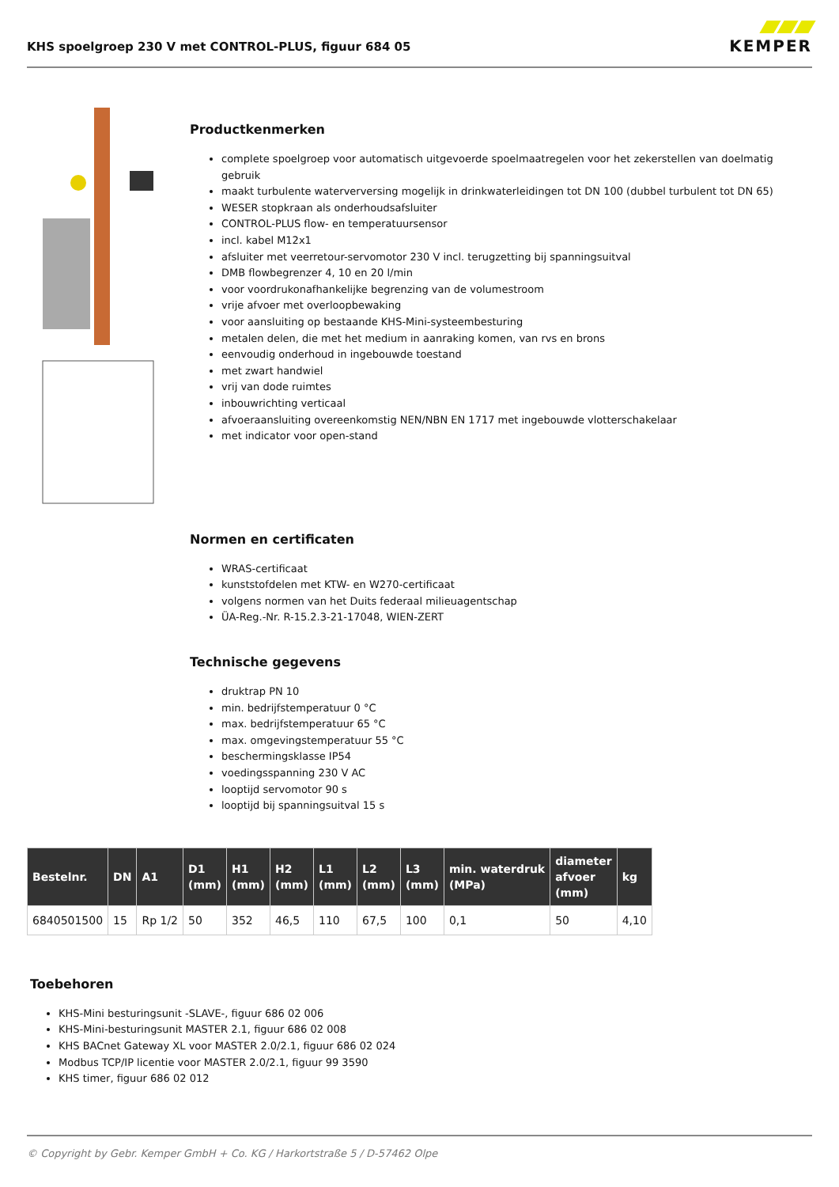KHS spoelgroep 230 V met CONTROL-PLUS, figuur 684 05
KEMPER
Productkenmerken
complete spoelgroep voor automatisch uitgevoerde spoelmaatregelen voor het zekerstellen van doelmatig gebruik
maakt turbulente waterverversing mogelijk in drinkwaterleidingen tot DN 100 (dubbel turbulent tot DN 65)
WESER stopkraan als onderhoudsafsluiter
CONTROL-PLUS flow- en temperatuursensor
incl. kabel M12x1
afsluiter met veerretour-servomotor 230 V incl. terugzetting bij spanningsuitval
DMB flowbegrenzer 4, 10 en 20 l/min
voor voordrukonafhankelijke begrenzing van de volumestroom
vrije afvoer met overloopbewaking
voor aansluiting op bestaande KHS-Mini-systeembesturing
metalen delen, die met het medium in aanraking komen, van rvs en brons
eenvoudig onderhoud in ingebouwde toestand
met zwart handwiel
vrij van dode ruimtes
inbouwrichting verticaal
afvoeraansluiting overeenkomstig NEN/NBN EN 1717 met ingebouwde vlotterschakelaar
met indicator voor open-stand
Normen en certificaten
WRAS-certificaat
kunststofdelen met KTW- en W270-certificaat
volgens normen van het Duits federaal milieuagentschap
ÜA-Reg.-Nr. R-15.2.3-21-17048, WIEN-ZERT
Technische gegevens
druktrap PN 10
min. bedrijfstemperatuur 0 °C
max. bedrijfstemperatuur 65 °C
max. omgevingstemperatuur 55 °C
beschermingsklasse IP54
voedingsspanning 230 V AC
looptijd servomotor 90 s
looptijd bij spanningsuitval 15 s
| Bestelnr. | DN | A1 | D1 (mm) | H1 (mm) | H2 (mm) | L1 (mm) | L2 (mm) | L3 (mm) | min. waterdruk (MPa) | diameter afvoer (mm) | kg |
| --- | --- | --- | --- | --- | --- | --- | --- | --- | --- | --- | --- |
| 6840501500 | 15 | Rp 1/2 | 50 | 352 | 46,5 | 110 | 67,5 | 100 | 0,1 | 50 | 4,10 |
Toebehoren
KHS-Mini besturingsunit -SLAVE-, figuur 686 02 006
KHS-Mini-besturingsunit MASTER 2.1, figuur 686 02 008
KHS BACnet Gateway XL voor MASTER 2.0/2.1, figuur 686 02 024
Modbus TCP/IP licentie voor MASTER 2.0/2.1, figuur 99 3590
KHS timer, figuur 686 02 012
© Copyright by Gebr. Kemper GmbH + Co. KG / Harkortstraße 5 / D-57462 Olpe